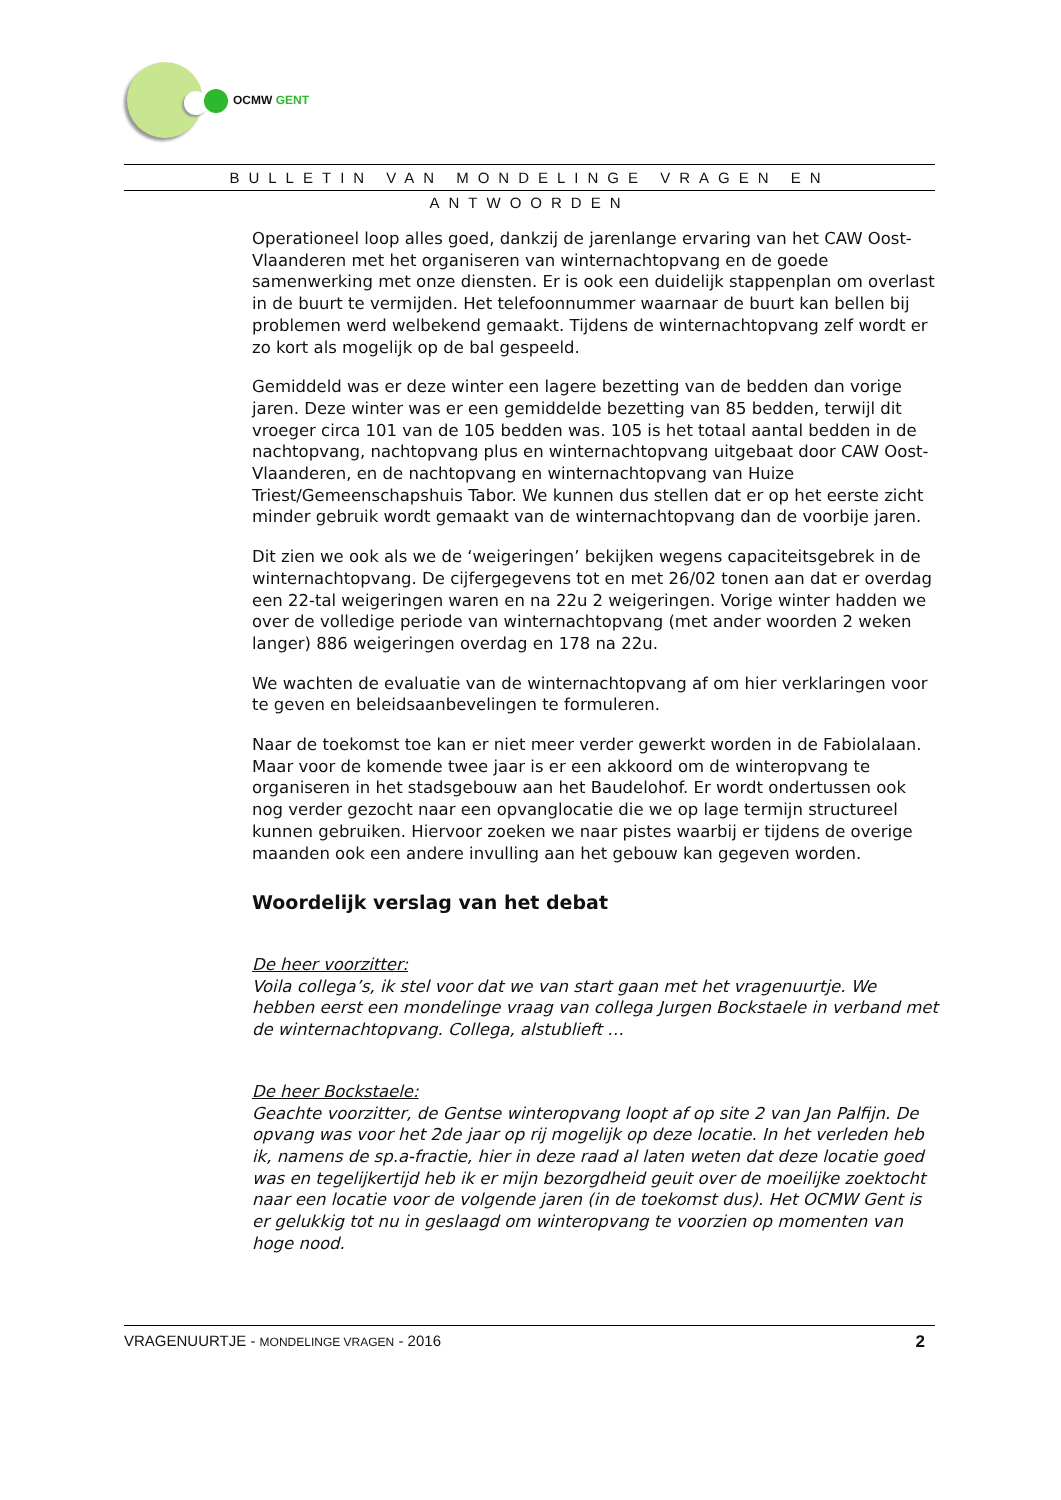OCMW GENT
BULLETIN VAN MONDELINGE VRAGEN EN ANTWOORDEN
Operationeel loop alles goed, dankzij de jarenlange ervaring van het CAW Oost-Vlaanderen met het organiseren van winternachtopvang en de goede samenwerking met onze diensten. Er is ook een duidelijk stappenplan om overlast in de buurt te vermijden. Het telefoonnummer waarnaar de buurt kan bellen bij problemen werd welbekend gemaakt. Tijdens de winternachtopvang zelf wordt er zo kort als mogelijk op de bal gespeeld.
Gemiddeld was er deze winter een lagere bezetting van de bedden dan vorige jaren. Deze winter was er een gemiddelde bezetting van 85 bedden, terwijl dit vroeger circa 101 van de 105 bedden was. 105 is het totaal aantal bedden in de nachtopvang, nachtopvang plus en winternachtopvang uitgebaat door CAW Oost-Vlaanderen, en de nachtopvang en winternachtopvang van Huize Triest/Gemeenschapshuis Tabor. We kunnen dus stellen dat er op het eerste zicht minder gebruik wordt gemaakt van de winternachtopvang dan de voorbije jaren.
Dit zien we ook als we de ‘weigeringen’ bekijken wegens capaciteitsgebrek in de winternachtopvang. De cijfergegevens tot en met 26/02 tonen aan dat er overdag een 22-tal weigeringen waren en na 22u 2 weigeringen. Vorige winter hadden we over de volledige periode van winternachtopvang (met ander woorden 2 weken langer) 886 weigeringen overdag en 178 na 22u.
We wachten de evaluatie van de winternachtopvang af om hier verklaringen voor te geven en beleidsaanbevelingen te formuleren.
Naar de toekomst toe kan er niet meer verder gewerkt worden in de Fabiolalaan. Maar voor de komende twee jaar is er een akkoord om de winteropvang te organiseren in het stadsgebouw aan het Baudelohof. Er wordt ondertussen ook nog verder gezocht naar een opvanglocatie die we op lage termijn structureel kunnen gebruiken. Hiervoor zoeken we naar pistes waarbij er tijdens de overige maanden ook een andere invulling aan het gebouw kan gegeven worden.
Woordelijk verslag van het debat
De heer voorzitter:
Voila collega’s, ik stel voor dat we van start gaan met het vragenuurtje. We hebben eerst een mondelinge vraag van collega Jurgen Bockstaele in verband met de winternachtopvang. Collega, alstublieft …
De heer Bockstaele:
Geachte voorzitter, de Gentse winteropvang loopt af op site 2 van Jan Palfijn. De opvang was voor het 2de jaar op rij mogelijk op deze locatie. In het verleden heb ik, namens de sp.a-fractie, hier in deze raad al laten weten dat deze locatie goed was en tegelijkertijd heb ik er mijn bezorgdheid geuit over de moeilijke zoektocht naar een locatie voor de volgende jaren (in de toekomst dus). Het OCMW Gent is er gelukkig tot nu in geslaagd om winteropvang te voorzien op momenten van hoge nood.
VRAGENUURTJE - MONDELINGE VRAGEN - 2016 2